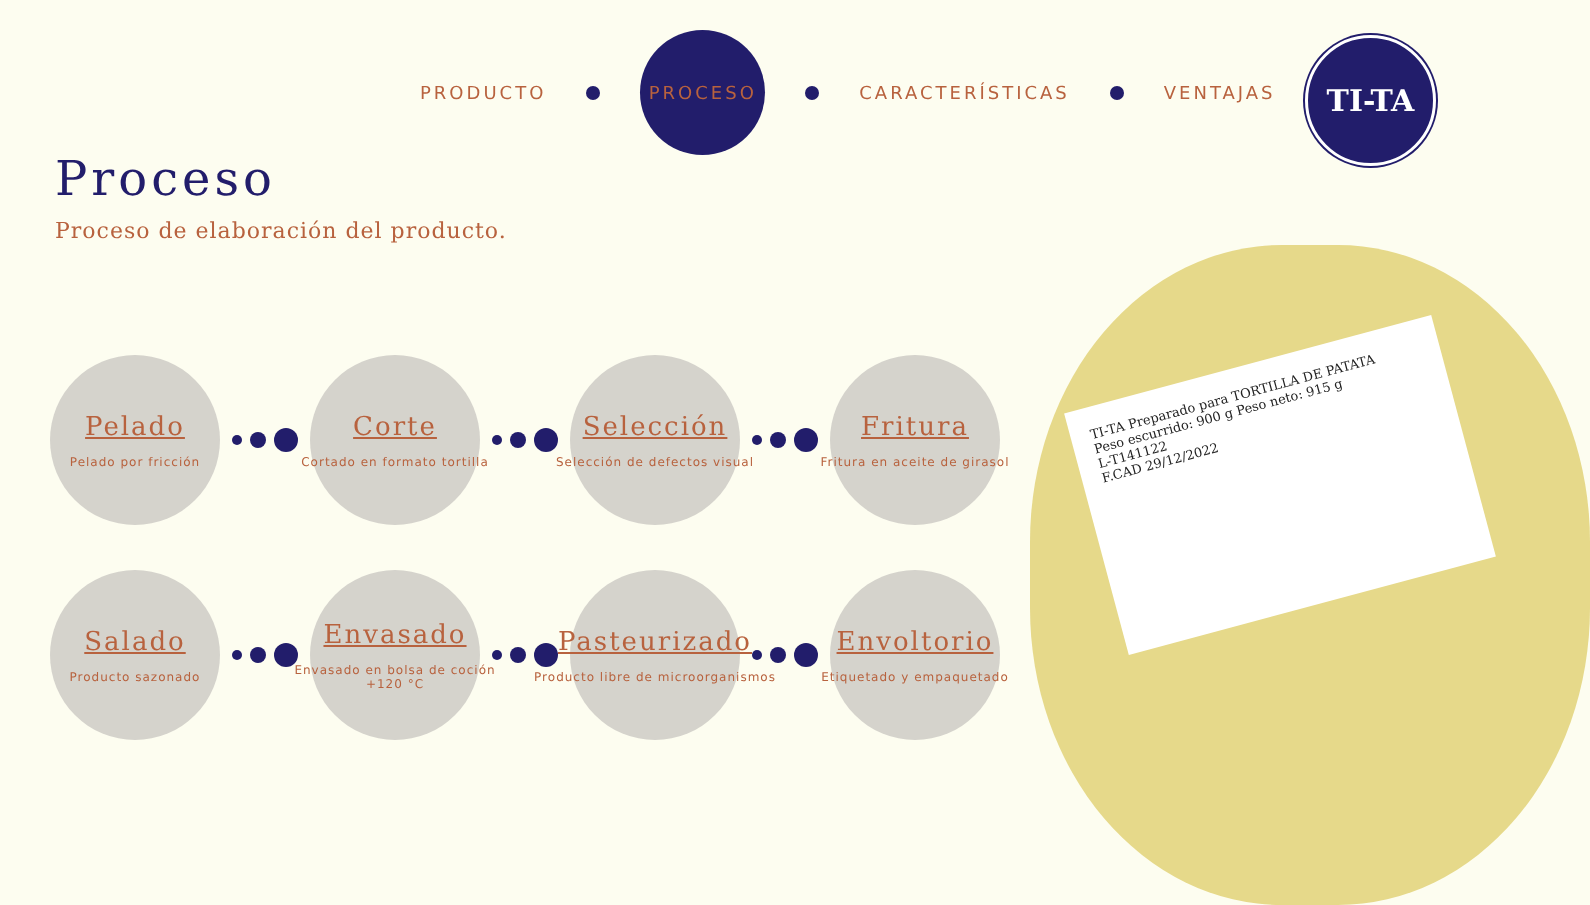PRODUCTO
PROCESO
CARACTERÍSTICAS VENTAJAS
TI-TA
Proceso
Proceso de elaboración del producto.
Pelado
Pelado por fricción
Corte
Cortado en formato tortilla
Selección
Selección de defectos visual
Fritura
Fritura en aceite de girasol
Salado
Producto sazonado
Envasado
Envasado en bolsa de coción
+120 °C
Pasteurizado
Producto libre de microorganismos
Envoltorio
Etiquetado y empaquetado
TI-TA Preparado para TORTILLA DE PATATA
Peso escurrido: 900 g Peso neto: 915 g
L-T141122
F.CAD 29/12/2022